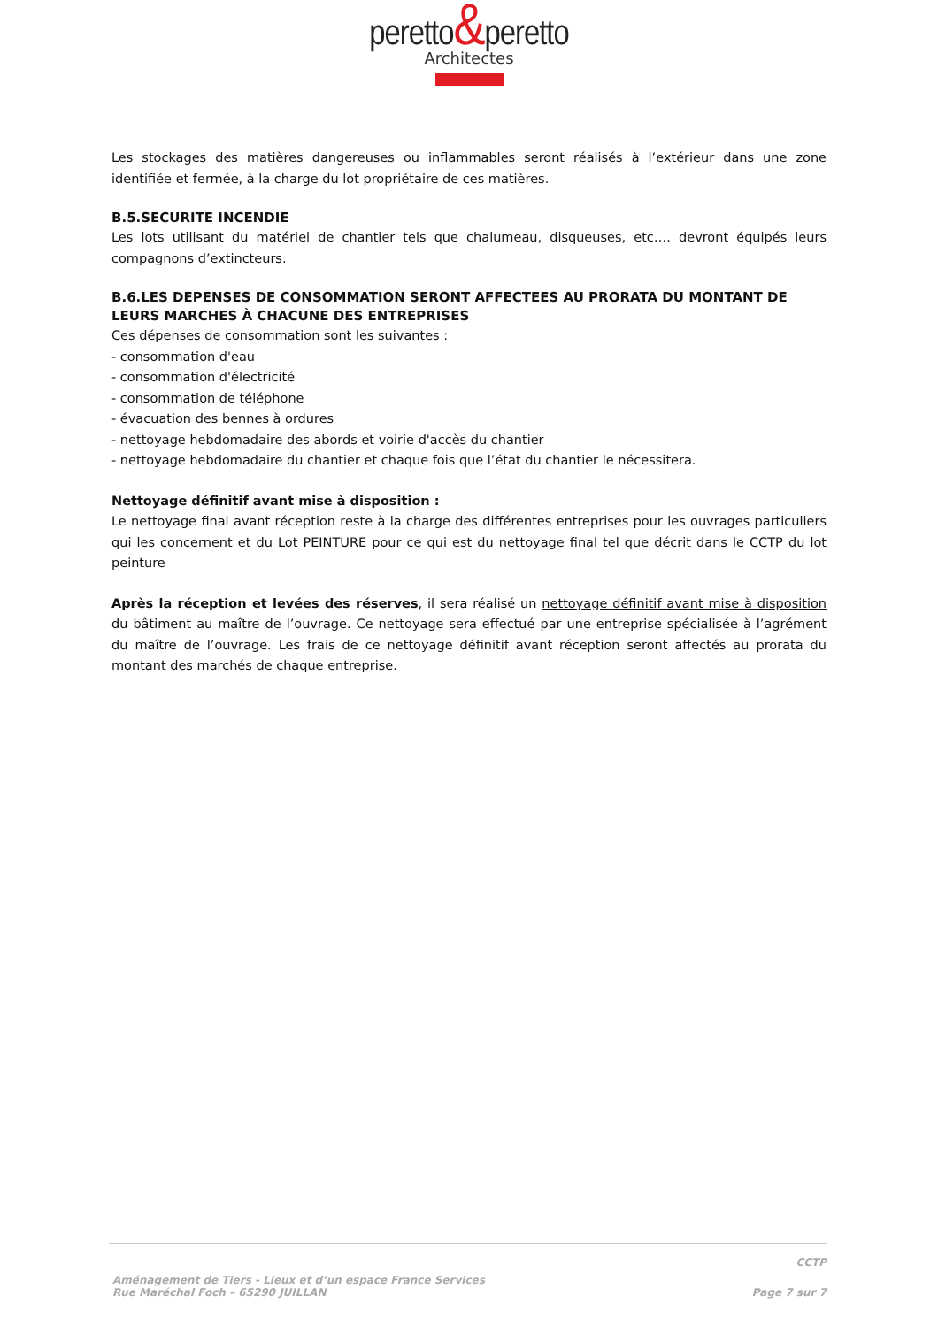peretto&peretto
Architectes
Les stockages des matières dangereuses ou inflammables seront réalisés à l’extérieur dans une zone identifiée et fermée, à la charge du lot propriétaire de ces matières.
B.5.SECURITE INCENDIE
Les lots utilisant du matériel de chantier tels que chalumeau, disqueuses, etc…. devront équipés leurs compagnons d’extincteurs.
B.6.LES DEPENSES DE CONSOMMATION SERONT AFFECTEES AU PRORATA DU MONTANT DE LEURS MARCHES À CHACUNE DES ENTREPRISES
Ces dépenses de consommation sont les suivantes :
- consommation d'eau
- consommation d'électricité
- consommation de téléphone
- évacuation des bennes à ordures
- nettoyage hebdomadaire des abords et voirie d'accès du chantier
- nettoyage hebdomadaire du chantier et chaque fois que l’état du chantier le nécessitera.
Nettoyage définitif avant mise à disposition :
Le nettoyage final avant réception reste à la charge des différentes entreprises pour les ouvrages particuliers qui les concernent et du Lot PEINTURE pour ce qui est du nettoyage final tel que décrit dans le CCTP du lot peinture
Après la réception et levées des réserves, il sera réalisé un nettoyage définitif avant mise à disposition du bâtiment au maître de l’ouvrage. Ce nettoyage sera effectué par une entreprise spécialisée à l’agrément du maître de l’ouvrage. Les frais de ce nettoyage définitif avant réception seront affectés au prorata du montant des marchés de chaque entreprise.
CCTP
Aménagement de Tiers - Lieux et d’un espace France Services
Rue Maréchal Foch – 65290 JUILLAN
Page 7 sur 7